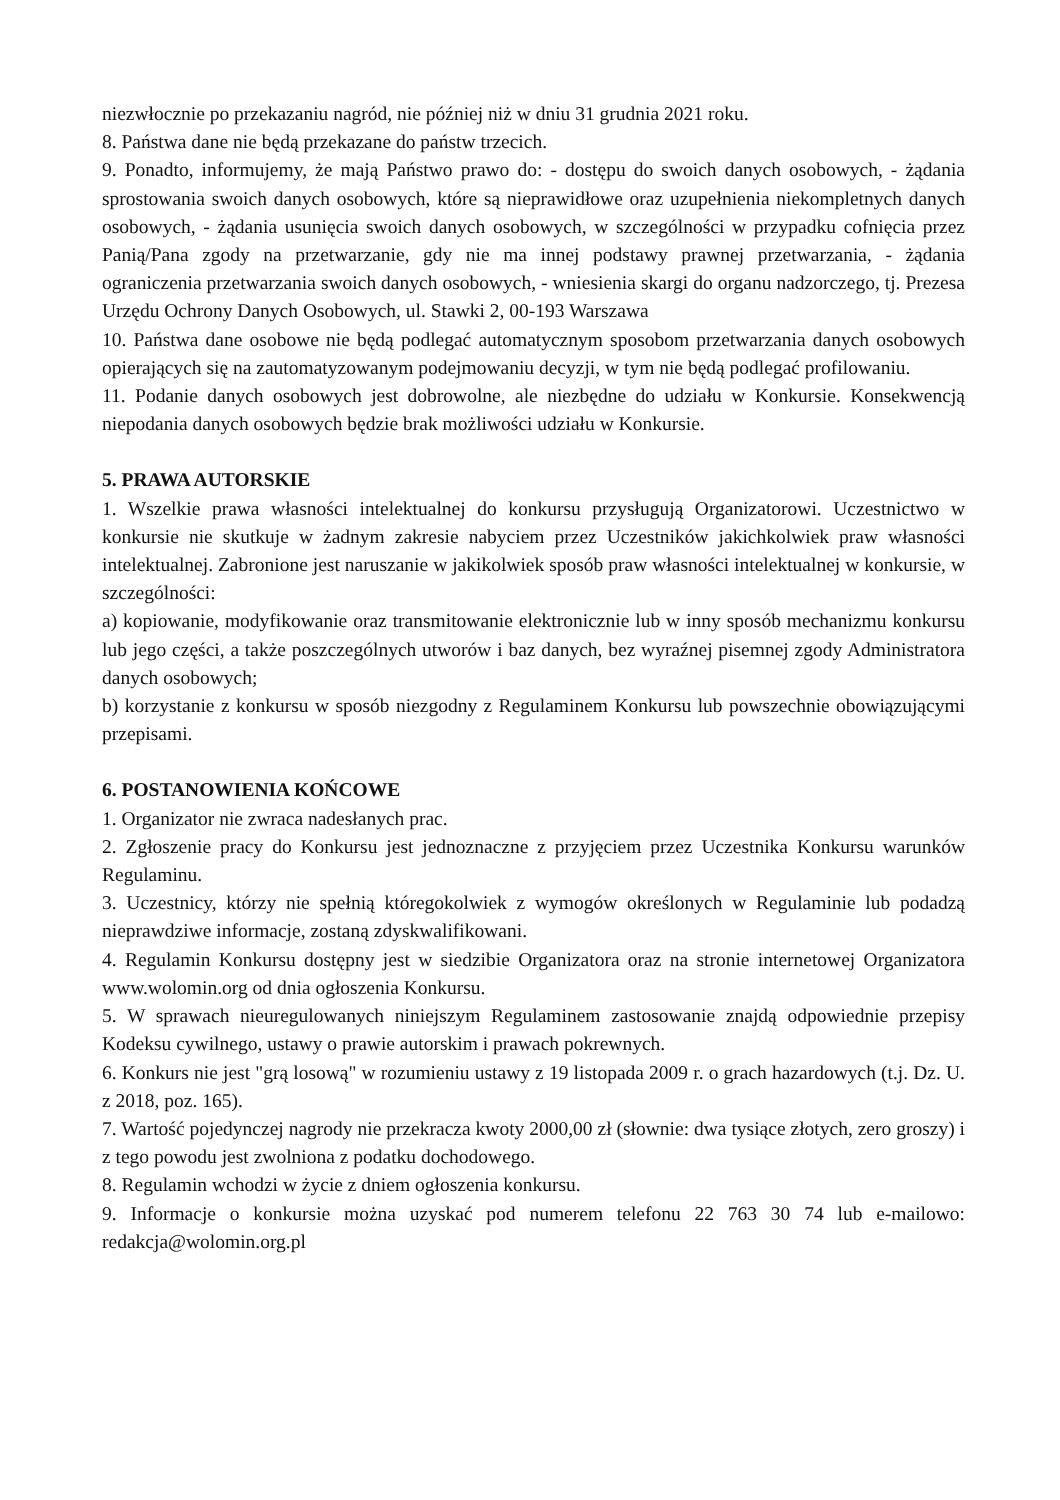niezwłocznie po przekazaniu nagród, nie później niż w dniu 31 grudnia 2021 roku.
8. Państwa dane nie będą przekazane do państw trzecich.
9. Ponadto, informujemy, że mają Państwo prawo do: - dostępu do swoich danych osobowych, - żądania sprostowania swoich danych osobowych, które są nieprawidłowe oraz uzupełnienia niekompletnych danych osobowych, - żądania usunięcia swoich danych osobowych, w szczególności w przypadku cofnięcia przez Panią/Pana zgody na przetwarzanie, gdy nie ma innej podstawy prawnej przetwarzania, - żądania ograniczenia przetwarzania swoich danych osobowych, - wniesienia skargi do organu nadzorczego, tj. Prezesa Urzędu Ochrony Danych Osobowych, ul. Stawki 2, 00-193 Warszawa
10. Państwa dane osobowe nie będą podlegać automatycznym sposobom przetwarzania danych osobowych opierających się na zautomatyzowanym podejmowaniu decyzji, w tym nie będą podlegać profilowaniu.
11. Podanie danych osobowych jest dobrowolne, ale niezbędne do udziału w Konkursie. Konsekwencją niepodania danych osobowych będzie brak możliwości udziału w Konkursie.
5. PRAWA AUTORSKIE
1. Wszelkie prawa własności intelektualnej do konkursu przysługują Organizatorowi. Uczestnictwo w konkursie nie skutkuje w żadnym zakresie nabyciem przez Uczestników jakichkolwiek praw własności intelektualnej. Zabronione jest naruszanie w jakikolwiek sposób praw własności intelektualnej w konkursie, w szczególności:
a) kopiowanie, modyfikowanie oraz transmitowanie elektronicznie lub w inny sposób mechanizmu konkursu lub jego części, a także poszczególnych utworów i baz danych, bez wyraźnej pisemnej zgody Administratora danych osobowych;
b) korzystanie z konkursu w sposób niezgodny z Regulaminem Konkursu lub powszechnie obowiązującymi przepisami.
6. POSTANOWIENIA KOŃCOWE
1. Organizator nie zwraca nadesłanych prac.
2. Zgłoszenie pracy do Konkursu jest jednoznaczne z przyjęciem przez Uczestnika Konkursu warunków Regulaminu.
3. Uczestnicy, którzy nie spełnią któregokolwiek z wymogów określonych w Regulaminie lub podadzą nieprawdziwe informacje, zostaną zdyskwalifikowani.
4. Regulamin Konkursu dostępny jest w siedzibie Organizatora oraz na stronie internetowej Organizatora www.wolomin.org od dnia ogłoszenia Konkursu.
5. W sprawach nieuregulowanych niniejszym Regulaminem zastosowanie znajdą odpowiednie przepisy Kodeksu cywilnego, ustawy o prawie autorskim i prawach pokrewnych.
6. Konkurs nie jest "grą losową" w rozumieniu ustawy z 19 listopada 2009 r. o grach hazardowych (t.j. Dz. U. z 2018, poz. 165).
7. Wartość pojedynczej nagrody nie przekracza kwoty 2000,00 zł (słownie: dwa tysiące złotych, zero groszy) i z tego powodu jest zwolniona z podatku dochodowego.
8. Regulamin wchodzi w życie z dniem ogłoszenia konkursu.
9. Informacje o konkursie można uzyskać pod numerem telefonu 22 763 30 74 lub e-mailowo: redakcja@wolomin.org.pl